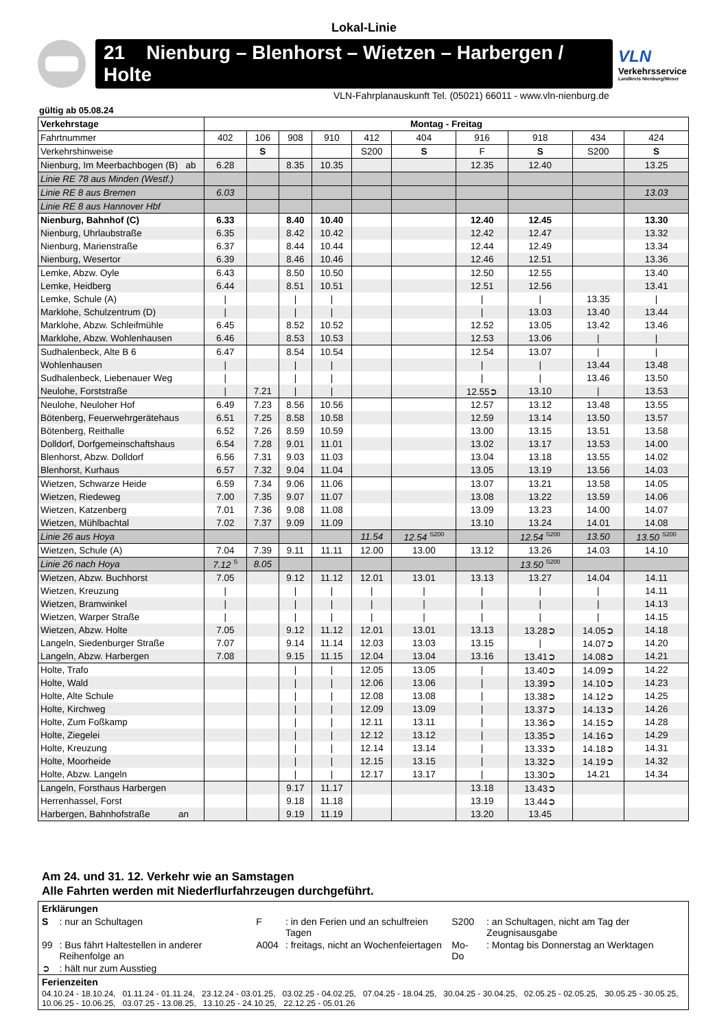Lokal-Linie
21 Nienburg – Blenhorst – Wietzen – Harbergen / Holte
VLN
Verkehrsservice
Landkreis Nienburg/Weser
VLN-Fahrplanauskunft Tel. (05021) 66011 - www.vln-nienburg.de
gültig ab 05.08.24
| Verkehrstage | Montag - Freitag | | | | | | | | | |
| --- | --- | --- | --- | --- | --- | --- | --- | --- | --- | --- |
| Fahrtnummer | 402 | 106 | 908 | 910 | 412 | 404 | 916 | 918 | 434 | 424 |
| Verkehrshinweise | | S | | | S200 | S | F | S | S200 | S |
| Nienburg, Im Meerbachbogen (B) ab | 6.28 | | 8.35 | 10.35 | | | 12.35 | 12.40 | | 13.25 |
| Linie RE 78 aus Minden (Westf.) | | | | | | | | | | |
| Linie RE 8 aus Bremen | 6.03 | | | | | | | | | 13.03 |
| Linie RE 8 aus Hannover Hbf | | | | | | | | | | |
| Nienburg, Bahnhof (C) | 6.33 | | 8.40 | 10.40 | | | 12.40 | 12.45 | | 13.30 |
| Nienburg, Uhrlaubstraße | 6.35 | | 8.42 | 10.42 | | | 12.42 | 12.47 | | 13.32 |
| Nienburg, Marienstraße | 6.37 | | 8.44 | 10.44 | | | 12.44 | 12.49 | | 13.34 |
| Nienburg, Wesertor | 6.39 | | 8.46 | 10.46 | | | 12.46 | 12.51 | | 13.36 |
| Lemke, Abzw. Oyle | 6.43 | | 8.50 | 10.50 | | | 12.50 | 12.55 | | 13.40 |
| Lemke, Heidberg | 6.44 | | 8.51 | 10.51 | | | 12.51 | 12.56 | | 13.41 |
| Lemke, Schule (A) | / | | / | / | | | / | / | 13.35 | / |
| Marklohe, Schulzentrum (D) | / | | / | / | | | / | 13.03 | 13.40 | 13.44 |
| Marklohe, Abzw. Schleifmühle | 6.45 | | 8.52 | 10.52 | | | 12.52 | 13.05 | 13.42 | 13.46 |
| Marklohe, Abzw. Wohlenhausen | 6.46 | | 8.53 | 10.53 | | | 12.53 | 13.06 | / | / |
| Sudhalenbeck, Alte B 6 | 6.47 | | 8.54 | 10.54 | | | 12.54 | 13.07 | / | / |
| Wohlenhausen | / | | / | / | | | / | / | 13.44 | 13.48 |
| Sudhalenbeck, Liebenauer Weg | / | | / | / | | | / | / | 13.46 | 13.50 |
| Neulohe, Forststraße | / | 7.21 | / | / | | | 12.55➲ | 13.10 | / | 13.53 |
| Neulohe, Neuloher Hof | 6.49 | 7.23 | 8.56 | 10.56 | | | 12.57 | 13.12 | 13.48 | 13.55 |
| Bötenberg, Feuerwehrgerätehaus | 6.51 | 7.25 | 8.58 | 10.58 | | | 12.59 | 13.14 | 13.50 | 13.57 |
| Bötenberg, Reithalle | 6.52 | 7.26 | 8.59 | 10.59 | | | 13.00 | 13.15 | 13.51 | 13.58 |
| Dolldorf, Dorfgemeinschaftshaus | 6.54 | 7.28 | 9.01 | 11.01 | | | 13.02 | 13.17 | 13.53 | 14.00 |
| Blenhorst, Abzw. Dolldorf | 6.56 | 7.31 | 9.03 | 11.03 | | | 13.04 | 13.18 | 13.55 | 14.02 |
| Blenhorst, Kurhaus | 6.57 | 7.32 | 9.04 | 11.04 | | | 13.05 | 13.19 | 13.56 | 14.03 |
| Wietzen, Schwarze Heide | 6.59 | 7.34 | 9.06 | 11.06 | | | 13.07 | 13.21 | 13.58 | 14.05 |
| Wietzen, Riedeweg | 7.00 | 7.35 | 9.07 | 11.07 | | | 13.08 | 13.22 | 13.59 | 14.06 |
| Wietzen, Katzenberg | 7.01 | 7.36 | 9.08 | 11.08 | | | 13.09 | 13.23 | 14.00 | 14.07 |
| Wietzen, Mühlbachtal | 7.02 | 7.37 | 9.09 | 11.09 | | | 13.10 | 13.24 | 14.01 | 14.08 |
| Linie 26 aus Hoya | | | | | 11.54 | 12.54 <sup>S200</sup> | | 12.54 <sup>S200</sup> | 13.50 | 13.50 <sup>S200</sup> |
| Wietzen, Schule (A) | 7.04 | 7.39 | 9.11 | 11.11 | 12.00 | 13.00 | 13.12 | 13.26 | 14.03 | 14.10 |
| Linie 26 nach Hoya | 7.12 <sup>S</sup> | 8.05 | | | | | | 13.50 <sup>S200</sup> | | |
| Wietzen, Abzw. Buchhorst | 7.05 | | 9.12 | 11.12 | 12.01 | 13.01 | 13.13 | 13.27 | 14.04 | 14.11 |
| Wietzen, Kreuzung | / | | / | / | / | / | / | / | / | 14.11 |
| Wietzen, Bramwinkel | / | | / | / | / | / | / | / | / | 14.13 |
| Wietzen, Warper Straße | / | | / | / | / | / | / | / | / | 14.15 |
| Wietzen, Abzw. Holte | 7.05 | | 9.12 | 11.12 | 12.01 | 13.01 | 13.13 | 13.28➲ | 14.05➲ | 14.18 |
| Langeln, Siedenburger Straße | 7.07 | | 9.14 | 11.14 | 12.03 | 13.03 | 13.15 | / | 14.07➲ | 14.20 |
| Langeln, Abzw. Harbergen | 7.08 | | 9.15 | 11.15 | 12.04 | 13.04 | 13.16 | 13.41➲ | 14.08➲ | 14.21 |
| Holte, Trafo | | | / | / | 12.05 | 13.05 | / | 13.40➲ | 14.09➲ | 14.22 |
| Holte, Wald | | | / | / | 12.06 | 13.06 | / | 13.39➲ | 14.10➲ | 14.23 |
| Holte, Alte Schule | | | / | / | 12.08 | 13.08 | / | 13.38➲ | 14.12➲ | 14.25 |
| Holte, Kirchweg | | | / | / | 12.09 | 13.09 | / | 13.37➲ | 14.13➲ | 14.26 |
| Holte, Zum Foßkamp | | | / | / | 12.11 | 13.11 | / | 13.36➲ | 14.15➲ | 14.28 |
| Holte, Ziegelei | | | / | / | 12.12 | 13.12 | / | 13.35➲ | 14.16➲ | 14.29 |
| Holte, Kreuzung | | | / | / | 12.14 | 13.14 | / | 13.33➲ | 14.18➲ | 14.31 |
| Holte, Moorheide | | | / | / | 12.15 | 13.15 | / | 13.32➲ | 14.19➲ | 14.32 |
| Holte, Abzw. Langeln | | | / | / | 12.17 | 13.17 | / | 13.30➲ | 14.21 | 14.34 |
| Langeln, Forsthaus Harbergen | | | 9.17 | 11.17 | | | 13.18 | 13.43➲ | | |
| Herrenhassel, Forst | | | 9.18 | 11.18 | | | 13.19 | 13.44➲ | | |
| Harbergen, Bahnhofstraße an | | | 9.19 | 11.19 | | | 13.20 | 13.45 | | |
Am 24. und 31. 12. Verkehr wie an Samstagen
Alle Fahrten werden mit Niederflurfahrzeugen durchgeführt.
Erklärungen
| S | : nur an Schultagen | F | : in den Ferien und an schulfreien Tagen | S200 | : an Schultagen, nicht am Tag der Zeugnisausgabe |
| 99 | : Bus fährt Haltestellen in anderer Reihenfolge an | A004 | : freitags, nicht an Wochenfeiertagen | Mo-Do | : Montag bis Donnerstag an Werktagen |
| ➲ | : hält nur zum Ausstieg | | | | |
Ferienzeiten
04.10.24 - 18.10.24, 01.11.24 - 01.11.24, 23.12.24 - 03.01.25, 03.02.25 - 04.02.25, 07.04.25 - 18.04.25, 30.04.25 - 30.04.25, 02.05.25 - 02.05.25, 30.05.25 - 30.05.25, 10.06.25 - 10.06.25, 03.07.25 - 13.08.25, 13.10.25 - 24.10.25, 22.12.25 - 05.01.26